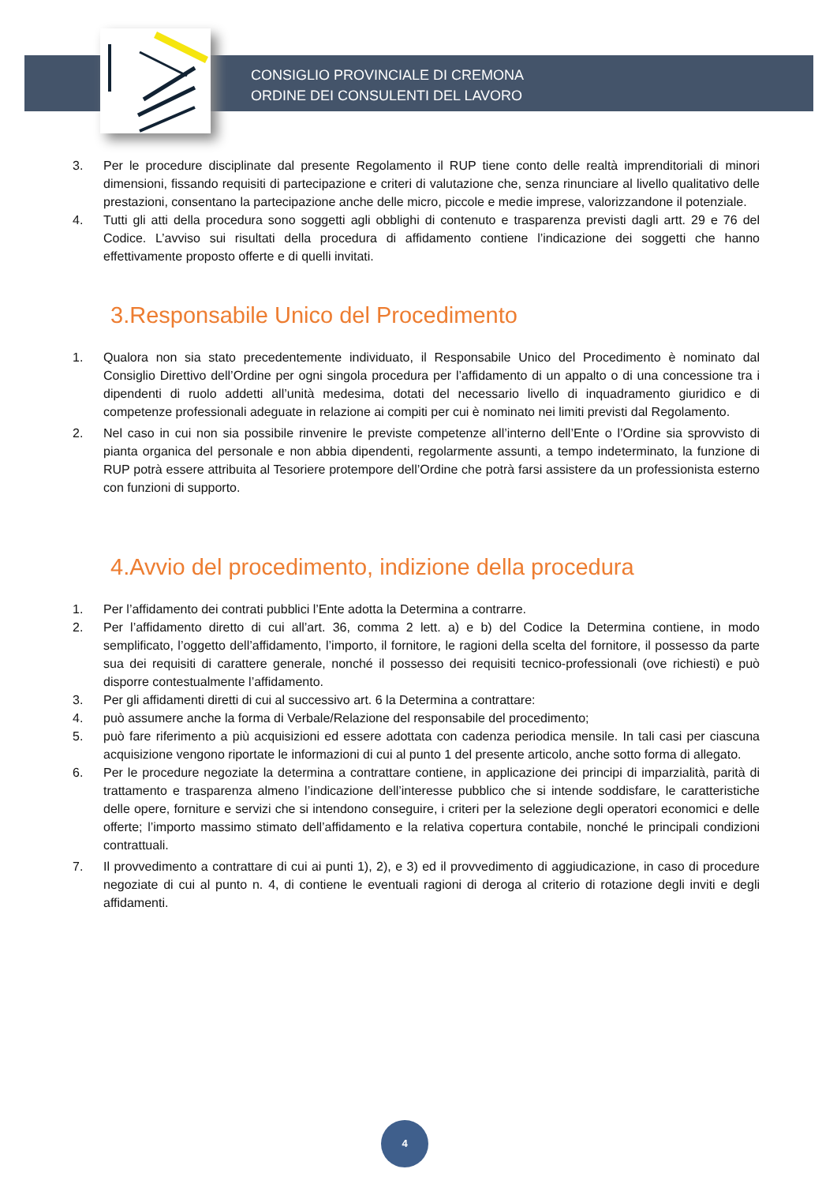CONSIGLIO PROVINCIALE DI CREMONA
ORDINE DEI CONSULENTI DEL LAVORO
3. Per le procedure disciplinate dal presente Regolamento il RUP tiene conto delle realtà imprenditoriali di minori dimensioni, fissando requisiti di partecipazione e criteri di valutazione che, senza rinunciare al livello qualitativo delle prestazioni, consentano la partecipazione anche delle micro, piccole e medie imprese, valorizzandone il potenziale.
4. Tutti gli atti della procedura sono soggetti agli obblighi di contenuto e trasparenza previsti dagli artt. 29 e 76 del Codice. L’avviso sui risultati della procedura di affidamento contiene l’indicazione dei soggetti che hanno effettivamente proposto offerte e di quelli invitati.
3.Responsabile Unico del Procedimento
1. Qualora non sia stato precedentemente individuato, il Responsabile Unico del Procedimento è nominato dal Consiglio Direttivo dell’Ordine per ogni singola procedura per l’affidamento di un appalto o di una concessione tra i dipendenti di ruolo addetti all’unità medesima, dotati del necessario livello di inquadramento giuridico e di competenze professionali adeguate in relazione ai compiti per cui è nominato nei limiti previsti dal Regolamento.
2. Nel caso in cui non sia possibile rinvenire le previste competenze all’interno dell’Ente o l’Ordine sia sprovvisto di pianta organica del personale e non abbia dipendenti, regolarmente assunti, a tempo indeterminato, la funzione di RUP potrà essere attribuita al Tesoriere protempore dell’Ordine che potrà farsi assistere da un professionista esterno con funzioni di supporto.
4.Avvio del procedimento, indizione della procedura
1. Per l’affidamento dei contrati pubblici l’Ente adotta la Determina a contrarre.
2. Per l’affidamento diretto di cui all’art. 36, comma 2 lett. a) e b) del Codice la Determina contiene, in modo semplificato, l’oggetto dell’affidamento, l’importo, il fornitore, le ragioni della scelta del fornitore, il possesso da parte sua dei requisiti di carattere generale, nonché il possesso dei requisiti tecnico-professionali (ove richiesti) e può disporre contestualmente l’affidamento.
3. Per gli affidamenti diretti di cui al successivo art. 6 la Determina a contrattare:
4. può assumere anche la forma di Verbale/Relazione del responsabile del procedimento;
5. può fare riferimento a più acquisizioni ed essere adottata con cadenza periodica mensile. In tali casi per ciascuna acquisizione vengono riportate le informazioni di cui al punto 1 del presente articolo, anche sotto forma di allegato.
6. Per le procedure negoziate la determina a contrattare contiene, in applicazione dei principi di imparzialità, parità di trattamento e trasparenza almeno l’indicazione dell’interesse pubblico che si intende soddisfare, le caratteristiche delle opere, forniture e servizi che si intendono conseguire, i criteri per la selezione degli operatori economici e delle offerte; l’importo massimo stimato dell’affidamento e la relativa copertura contabile, nonché le principali condizioni contrattuali.
7. Il provvedimento a contrattare di cui ai punti 1), 2), e 3) ed il provvedimento di aggiudicazione, in caso di procedure negoziate di cui al punto n. 4, di contiene le eventuali ragioni di deroga al criterio di rotazione degli inviti e degli affidamenti.
4